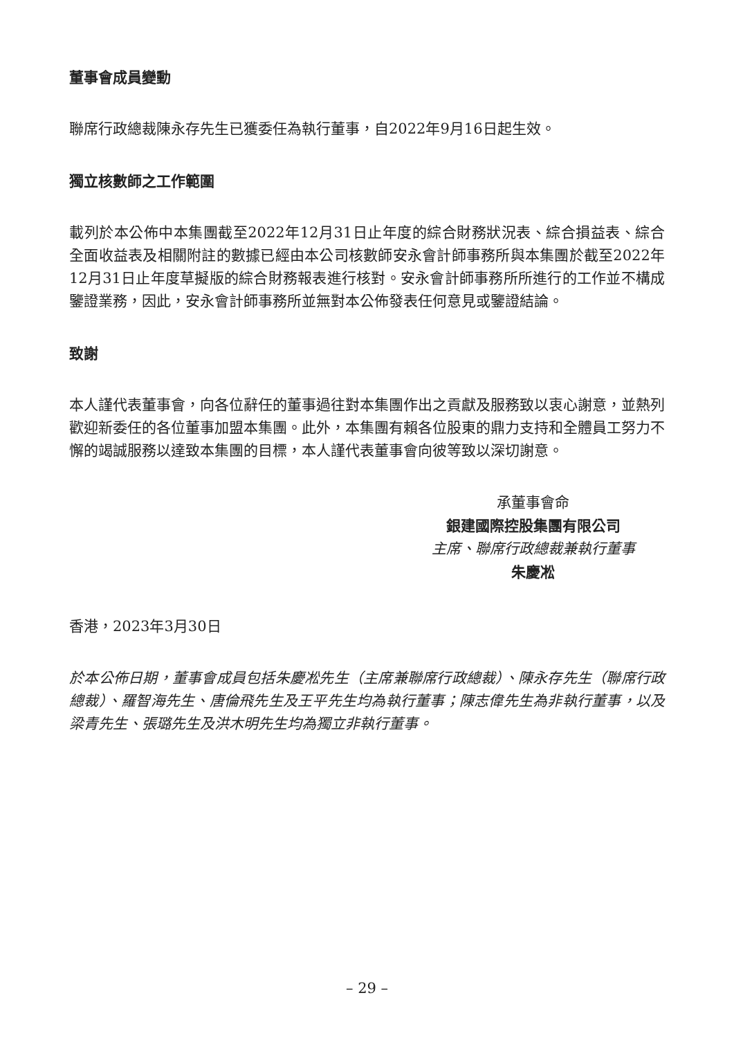董事會成員變動
聯席行政總裁陳永存先生已獲委任為執行董事，自2022年9月16日起生效。
獨立核數師之工作範圍
載列於本公佈中本集團截至2022年12月31日止年度的綜合財務狀況表、綜合損益表、綜合全面收益表及相關附註的數據已經由本公司核數師安永會計師事務所與本集團於截至2022年12月31日止年度草擬版的綜合財務報表進行核對。安永會計師事務所所進行的工作並不構成鑒證業務，因此，安永會計師事務所並無對本公佈發表任何意見或鑒證結論。
致謝
本人謹代表董事會，向各位辭任的董事過往對本集團作出之貢獻及服務致以衷心謝意，並熱列歡迎新委任的各位董事加盟本集團。此外，本集團有賴各位股東的鼎力支持和全體員工努力不懈的竭誠服務以達致本集團的目標，本人謹代表董事會向彼等致以深切謝意。
承董事會命
銀建國際控股集團有限公司
主席、聯席行政總裁兼執行董事
朱慶凇
香港，2023年3月30日
於本公佈日期，董事會成員包括朱慶凇先生（主席兼聯席行政總裁）、陳永存先生（聯席行政總裁）、羅智海先生、唐倫飛先生及王平先生均為執行董事；陳志偉先生為非執行董事，以及梁青先生、張璐先生及洪木明先生均為獨立非執行董事。
– 29 –